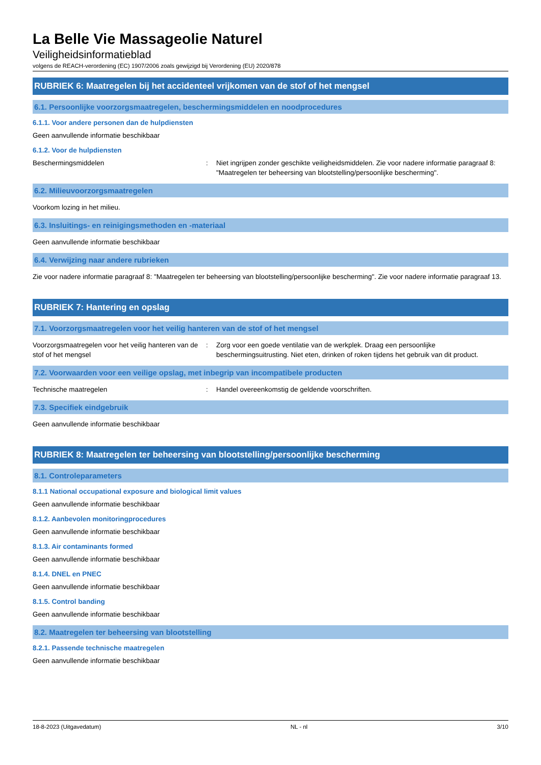La Belle Vie Massageolie Naturel
Veiligheidsinformatieblad
volgens de REACH-verordening (EC) 1907/2006 zoals gewijzigd bij Verordening (EU) 2020/878
RUBRIEK 6: Maatregelen bij het accidenteel vrijkomen van de stof of het mengsel
6.1. Persoonlijke voorzorgsmaatregelen, beschermingsmiddelen en noodprocedures
6.1.1. Voor andere personen dan de hulpdiensten
Geen aanvullende informatie beschikbaar
6.1.2. Voor de hulpdiensten
Beschermingsmiddelen : Niet ingrijpen zonder geschikte veiligheidsmiddelen. Zie voor nadere informatie paragraaf 8: "Maatregelen ter beheersing van blootstelling/persoonlijke bescherming".
6.2. Milieuvoorzorgsmaatregelen
Voorkom lozing in het milieu.
6.3. Insluitings- en reinigingsmethoden en -materiaal
Geen aanvullende informatie beschikbaar
6.4. Verwijzing naar andere rubrieken
Zie voor nadere informatie paragraaf 8: "Maatregelen ter beheersing van blootstelling/persoonlijke bescherming". Zie voor nadere informatie paragraaf 13.
RUBRIEK 7: Hantering en opslag
7.1. Voorzorgsmaatregelen voor het veilig hanteren van de stof of het mengsel
Voorzorgsmaatregelen voor het veilig hanteren van de stof of het mengsel
: Zorg voor een goede ventilatie van de werkplek. Draag een persoonlijke beschermingsuitrusting. Niet eten, drinken of roken tijdens het gebruik van dit product.
7.2. Voorwaarden voor een veilige opslag, met inbegrip van incompatibele producten
Technische maatregelen : Handel overeenkomstig de geldende voorschriften.
7.3. Specifiek eindgebruik
Geen aanvullende informatie beschikbaar
RUBRIEK 8: Maatregelen ter beheersing van blootstelling/persoonlijke bescherming
8.1. Controleparameters
8.1.1 National occupational exposure and biological limit values
Geen aanvullende informatie beschikbaar
8.1.2. Aanbevolen monitoringprocedures
Geen aanvullende informatie beschikbaar
8.1.3. Air contaminants formed
Geen aanvullende informatie beschikbaar
8.1.4. DNEL en PNEC
Geen aanvullende informatie beschikbaar
8.1.5. Control banding
Geen aanvullende informatie beschikbaar
8.2. Maatregelen ter beheersing van blootstelling
8.2.1. Passende technische maatregelen
Geen aanvullende informatie beschikbaar
18-8-2023 (Uitgavedatum) NL - nl 3/10